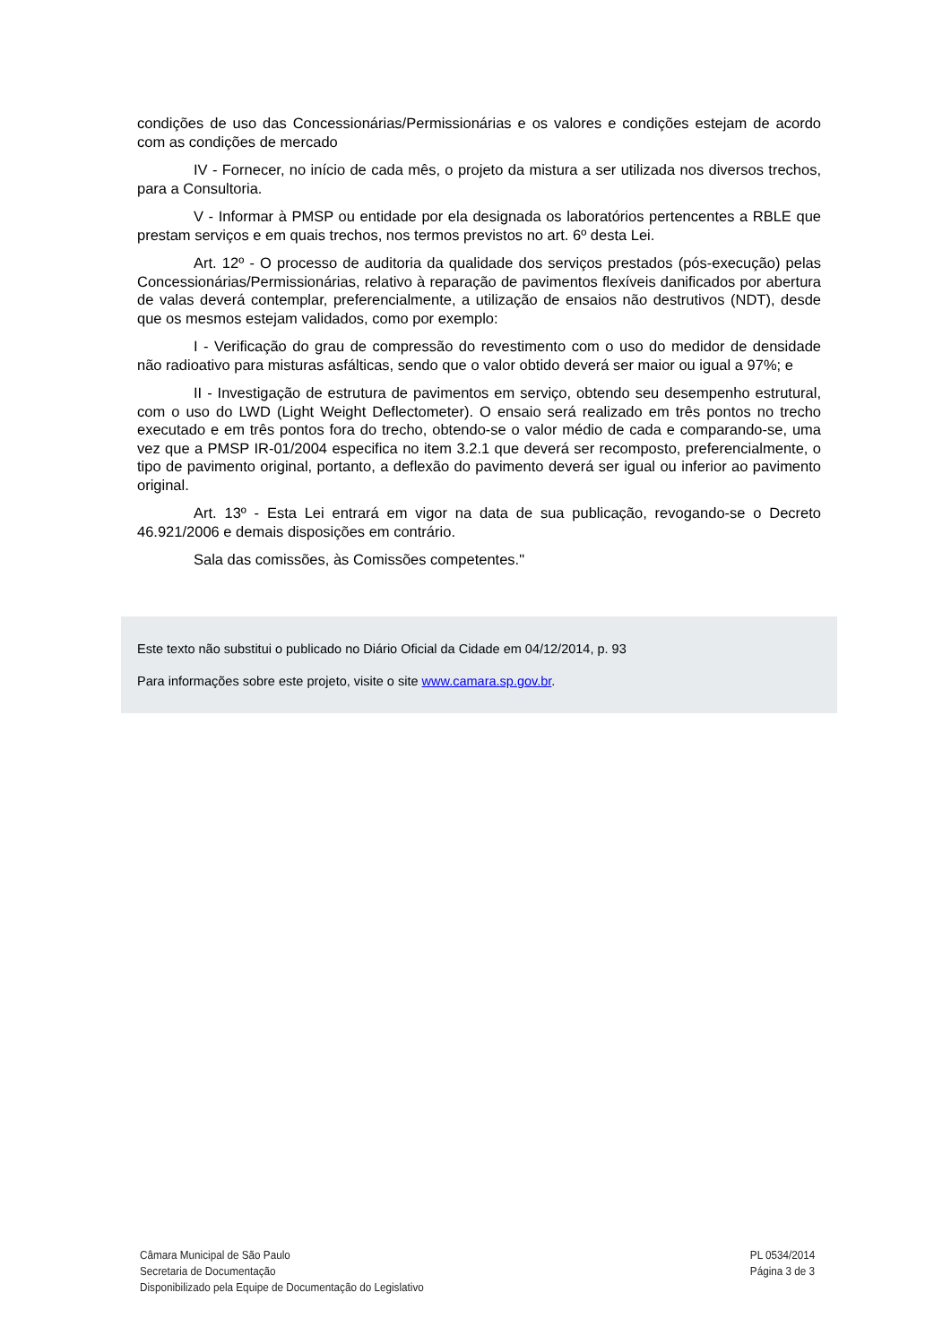condições de uso das Concessionárias/Permissionárias e os valores e condições estejam de acordo com as condições de mercado
IV - Fornecer, no início de cada mês, o projeto da mistura a ser utilizada nos diversos trechos, para a Consultoria.
V - Informar à PMSP ou entidade por ela designada os laboratórios pertencentes a RBLE que prestam serviços e em quais trechos, nos termos previstos no art. 6º desta Lei.
Art. 12º - O processo de auditoria da qualidade dos serviços prestados (pós-execução) pelas Concessionárias/Permissionárias, relativo à reparação de pavimentos flexíveis danificados por abertura de valas deverá contemplar, preferencialmente, a utilização de ensaios não destrutivos (NDT), desde que os mesmos estejam validados, como por exemplo:
I - Verificação do grau de compressão do revestimento com o uso do medidor de densidade não radioativo para misturas asfálticas, sendo que o valor obtido deverá ser maior ou igual a 97%; e
II - Investigação de estrutura de pavimentos em serviço, obtendo seu desempenho estrutural, com o uso do LWD (Light Weight Deflectometer). O ensaio será realizado em três pontos no trecho executado e em três pontos fora do trecho, obtendo-se o valor médio de cada e comparando-se, uma vez que a PMSP IR-01/2004 especifica no item 3.2.1 que deverá ser recomposto, preferencialmente, o tipo de pavimento original, portanto, a deflexão do pavimento deverá ser igual ou inferior ao pavimento original.
Art. 13º - Esta Lei entrará em vigor na data de sua publicação, revogando-se o Decreto 46.921/2006 e demais disposições em contrário.
Sala das comissões, às Comissões competentes."
Este texto não substitui o publicado no Diário Oficial da Cidade em 04/12/2014, p. 93
Para informações sobre este projeto, visite o site www.camara.sp.gov.br.
Câmara Municipal de São Paulo
Secretaria de Documentação
Disponibilizado pela Equipe de Documentação do Legislativo
PL 0534/2014
Página 3 de 3